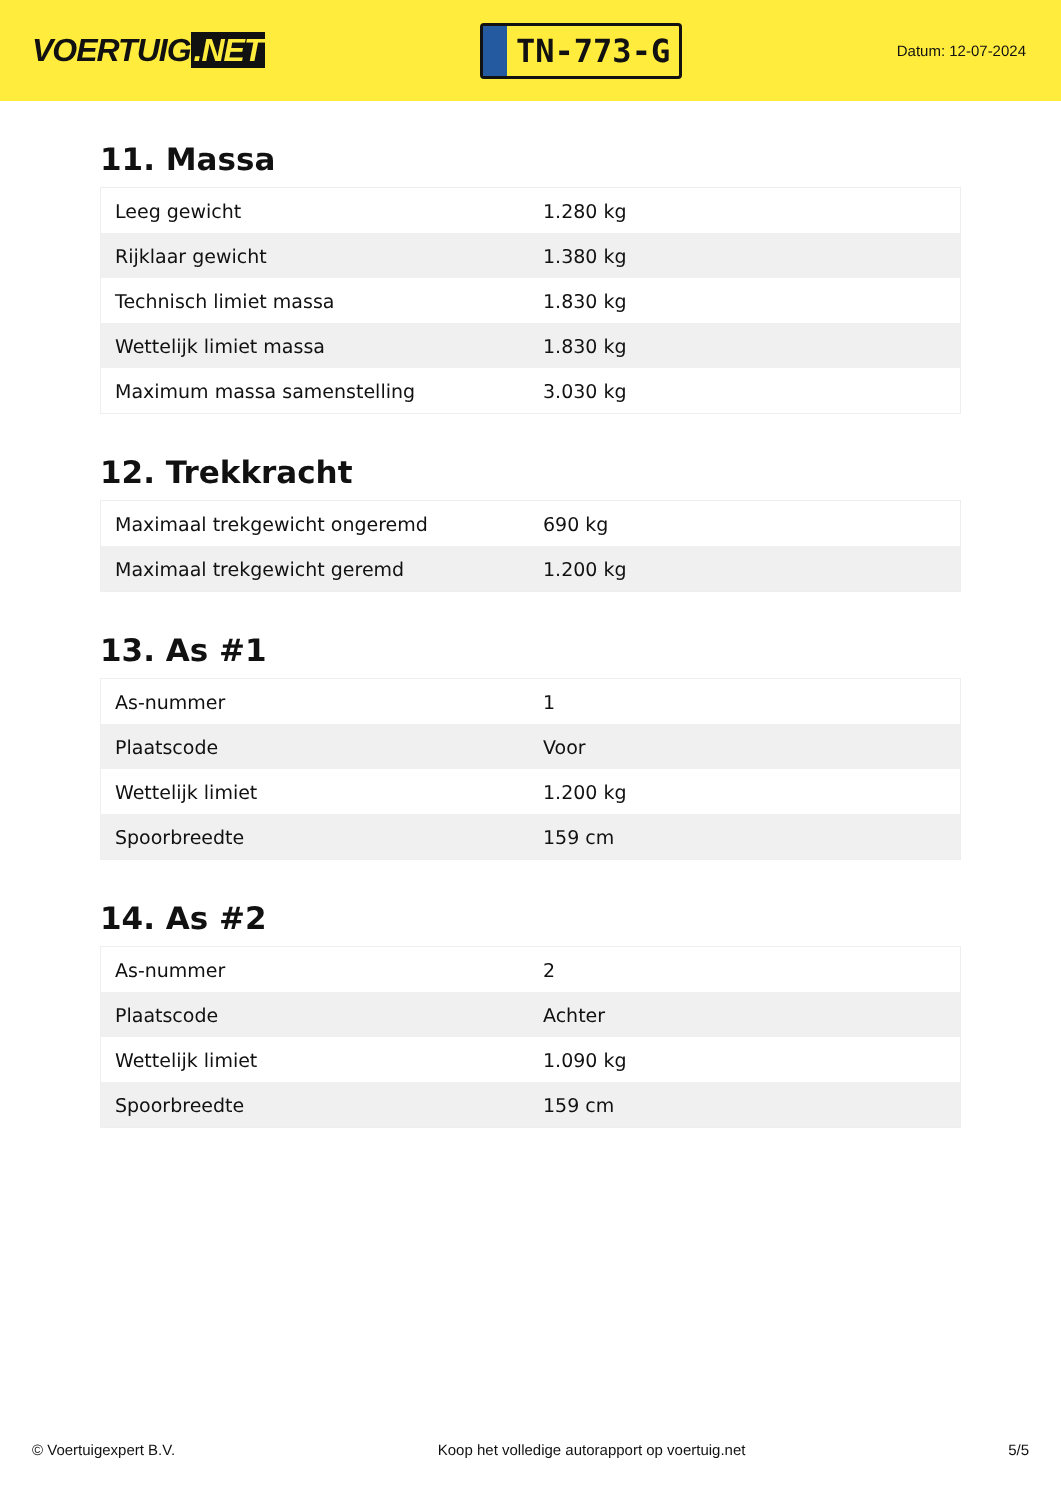VOERTUIG.NET
TN-773-G
Datum: 12-07-2024
11. Massa
| Leeg gewicht | 1.280 kg |
| Rijklaar gewicht | 1.380 kg |
| Technisch limiet massa | 1.830 kg |
| Wettelijk limiet massa | 1.830 kg |
| Maximum massa samenstelling | 3.030 kg |
12. Trekkracht
| Maximaal trekgewicht ongeremd | 690 kg |
| Maximaal trekgewicht geremd | 1.200 kg |
13. As #1
| As-nummer | 1 |
| Plaatscode | Voor |
| Wettelijk limiet | 1.200 kg |
| Spoorbreedte | 159 cm |
14. As #2
| As-nummer | 2 |
| Plaatscode | Achter |
| Wettelijk limiet | 1.090 kg |
| Spoorbreedte | 159 cm |
© Voertuigexpert B.V. Koop het volledige autorapport op voertuig.net 5/5